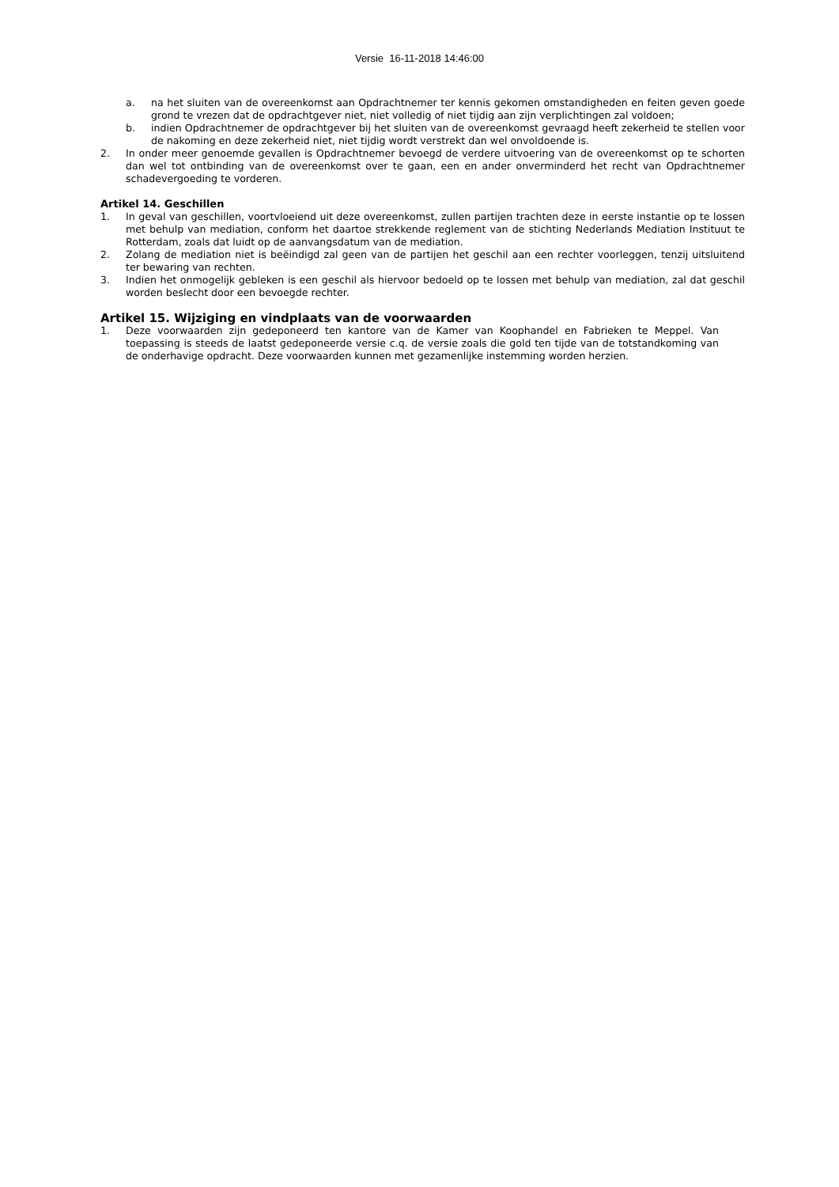Versie 16-11-2018 14:46:00
a. na het sluiten van de overeenkomst aan Opdrachtnemer ter kennis gekomen omstandigheden en feiten geven goede grond te vrezen dat de opdrachtgever niet, niet volledig of niet tijdig aan zijn verplichtingen zal voldoen;
b. indien Opdrachtnemer de opdrachtgever bij het sluiten van de overeenkomst gevraagd heeft zekerheid te stellen voor de nakoming en deze zekerheid niet, niet tijdig wordt verstrekt dan wel onvoldoende is.
2. In onder meer genoemde gevallen is Opdrachtnemer bevoegd de verdere uitvoering van de overeenkomst op te schorten dan wel tot ontbinding van de overeenkomst over te gaan, een en ander onverminderd het recht van Opdrachtnemer schadevergoeding te vorderen.
Artikel 14. Geschillen
1. In geval van geschillen, voortvloeiend uit deze overeenkomst, zullen partijen trachten deze in eerste instantie op te lossen met behulp van mediation, conform het daartoe strekkende reglement van de stichting Nederlands Mediation Instituut te Rotterdam, zoals dat luidt op de aanvangsdatum van de mediation.
2. Zolang de mediation niet is beëindigd zal geen van de partijen het geschil aan een rechter voorleggen, tenzij uitsluitend ter bewaring van rechten.
3. Indien het onmogelijk gebleken is een geschil als hiervoor bedoeld op te lossen met behulp van mediation, zal dat geschil worden beslecht door een bevoegde rechter.
Artikel 15. Wijziging en vindplaats van de voorwaarden
1. Deze voorwaarden zijn gedeponeerd ten kantore van de Kamer van Koophandel en Fabrieken te Meppel. Van toepassing is steeds de laatst gedeponeerde versie c.q. de versie zoals die gold ten tijde van de totstandkoming van de onderhavige opdracht. Deze voorwaarden kunnen met gezamenlijke instemming worden herzien.